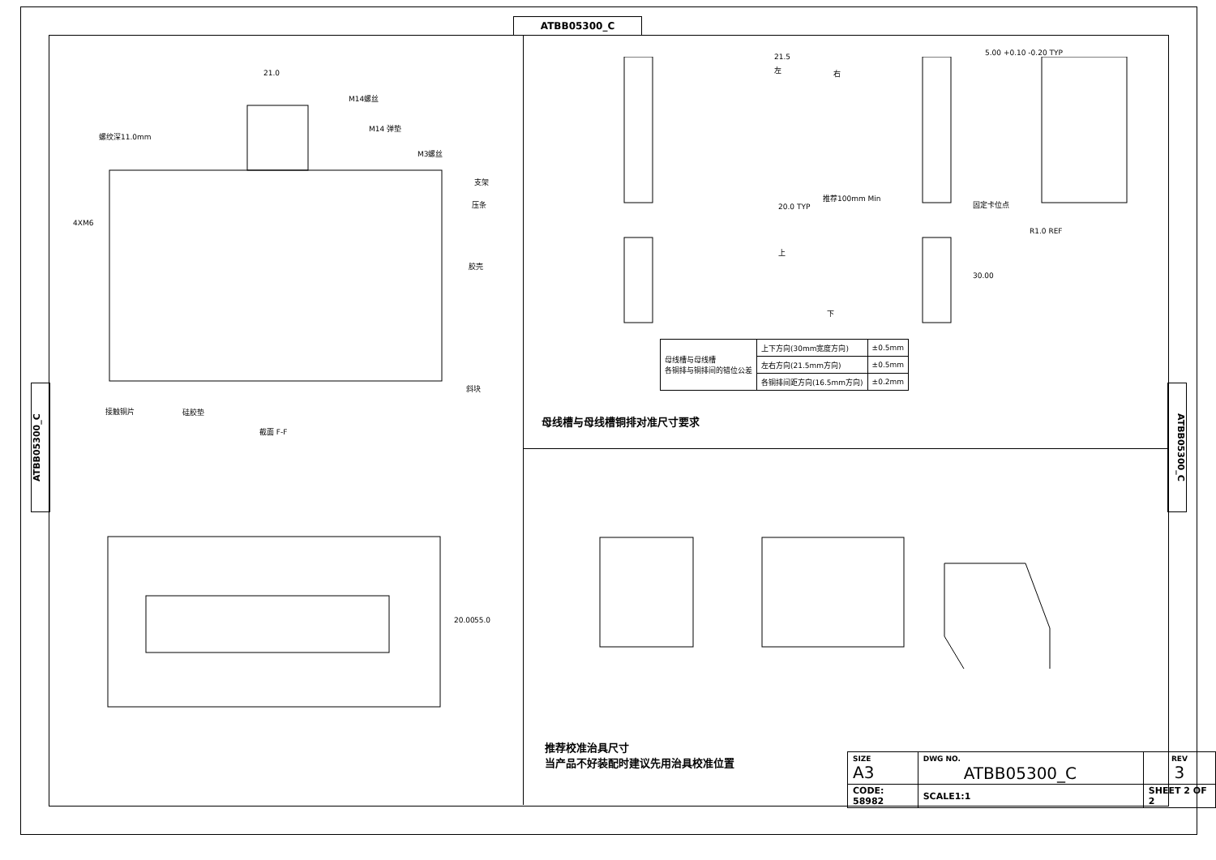ATBB05300_C
ATBB05300_C
ATBB05300_C
21.0
M14螺丝
M14 弹垫
螺纹深11.0mm
M3螺丝
支架
压条
4XM6
胶壳
斜块
接触铜片 硅胶垫
截面 F-F
20.00 55.0
21.5
左 右
5.00 +0.10 -0.20 TYP
推荐100mm Min
固定卡位点
20.0 TYP
R1.0 REF
上
30.00
下
| 母线槽与母线槽 各铜排与铜排间的错位公差 | 上下方向(30mm宽度方向) | ±0.5mm |
| | 左右方向(21.5mm方向) | ±0.5mm |
| | 各铜排间距方向(16.5mm方向) | ±0.2mm |
母线槽与母线槽铜排对准尺寸要求
推荐校准治具尺寸
当产品不好装配时建议先用治具校准位置
| SIZE A3 | DWG NO. ATBB05300_C | | REV 3 |
| CODE: 58982 | | SCALE1:1 | SHEET 2 OF 2 |